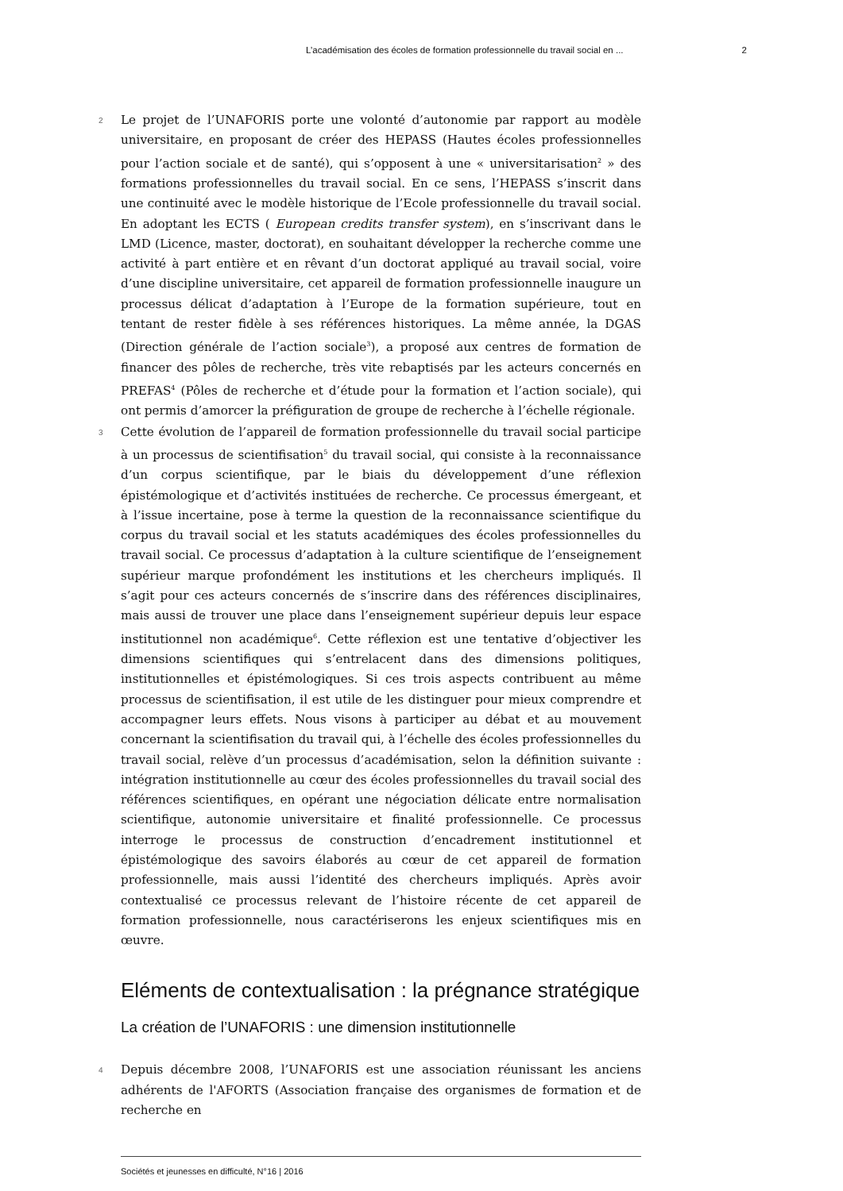L’académisation des écoles de formation professionnelle du travail social en ... 2
2
Le projet de l’UNAFORIS porte une volonté d’autonomie par rapport au modèle universitaire, en proposant de créer des HEPASS (Hautes écoles professionnelles pour l’action sociale et de santé), qui s’opposent à une « universitarisation<sup>2</sup> » des formations professionnelles du travail social. En ce sens, l’HEPASS s’inscrit dans une continuité avec le modèle historique de l’Ecole professionnelle du travail social. En adoptant les ECTS ( European credits transfer system), en s’inscrivant dans le LMD (Licence, master, doctorat), en souhaitant développer la recherche comme une activité à part entière et en rêvant d’un doctorat appliqué au travail social, voire d’une discipline universitaire, cet appareil de formation professionnelle inaugure un processus délicat d’adaptation à l’Europe de la formation supérieure, tout en tentant de rester fidèle à ses références historiques. La même année, la DGAS (Direction générale de l’action sociale<sup>3</sup>), a proposé aux centres de formation de financer des pôles de recherche, très vite rebaptisés par les acteurs concernés en PREFAS<sup>4</sup> (Pôles de recherche et d’étude pour la formation et l’action sociale), qui ont permis d’amorcer la préfiguration de groupe de recherche à l’échelle régionale.
3
Cette évolution de l’appareil de formation professionnelle du travail social participe à un processus de scientifisation<sup>5</sup> du travail social, qui consiste à la reconnaissance d’un corpus scientifique, par le biais du développement d’une réflexion épistémologique et d’activités instituées de recherche. Ce processus émergeant, et à l’issue incertaine, pose à terme la question de la reconnaissance scientifique du corpus du travail social et les statuts académiques des écoles professionnelles du travail social. Ce processus d’adaptation à la culture scientifique de l’enseignement supérieur marque profondément les institutions et les chercheurs impliqués. Il s’agit pour ces acteurs concernés de s’inscrire dans des références disciplinaires, mais aussi de trouver une place dans l’enseignement supérieur depuis leur espace institutionnel non académique<sup>6</sup>. Cette réflexion est une tentative d’objectiver les dimensions scientifiques qui s’entrelacent dans des dimensions politiques, institutionnelles et épistémologiques. Si ces trois aspects contribuent au même processus de scientifisation, il est utile de les distinguer pour mieux comprendre et accompagner leurs effets. Nous visons à participer au débat et au mouvement concernant la scientifisation du travail qui, à l’échelle des écoles professionnelles du travail social, relève d’un processus d’académisation, selon la définition suivante : intégration institutionnelle au cœur des écoles professionnelles du travail social des références scientifiques, en opérant une négociation délicate entre normalisation scientifique, autonomie universitaire et finalité professionnelle. Ce processus interroge le processus de construction d’encadrement institutionnel et épistémologique des savoirs élaborés au cœur de cet appareil de formation professionnelle, mais aussi l’identité des chercheurs impliqués. Après avoir contextualisé ce processus relevant de l’histoire récente de cet appareil de formation professionnelle, nous caractériserons les enjeux scientifiques mis en œuvre.
Eléments de contextualisation : la prégnance stratégique
La création de l’UNAFORIS : une dimension institutionnelle
4
Depuis décembre 2008, l’UNAFORIS est une association réunissant les anciens adhérents de l'AFORTS (Association française des organismes de formation et de recherche en
Sociétés et jeunesses en difficulté, N°16 | 2016